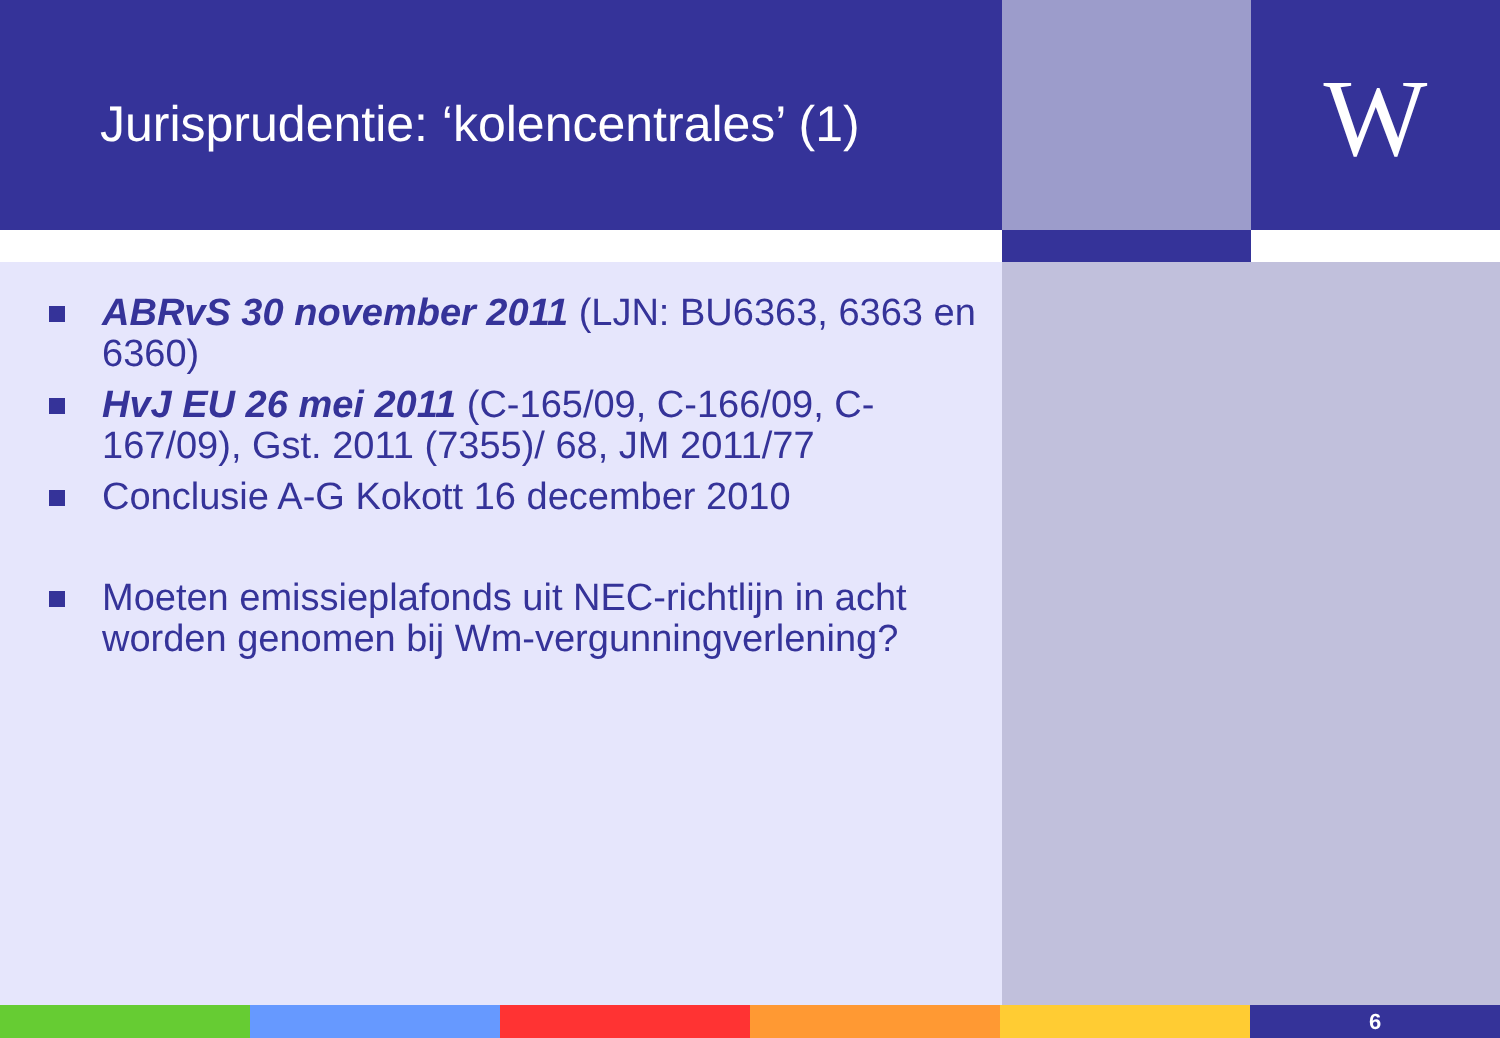Jurisprudentie: ‘kolencentrales’ (1)
W
ABRvS 30 november 2011 (LJN: BU6363, 6363 en 6360)
HvJ EU 26 mei 2011 (C-165/09, C-166/09, C-167/09), Gst. 2011 (7355)/ 68, JM 2011/77
Conclusie A-G Kokott 16 december 2010
Moeten emissieplafonds uit NEC-richtlijn in acht worden genomen bij Wm-vergunningverlening?
6